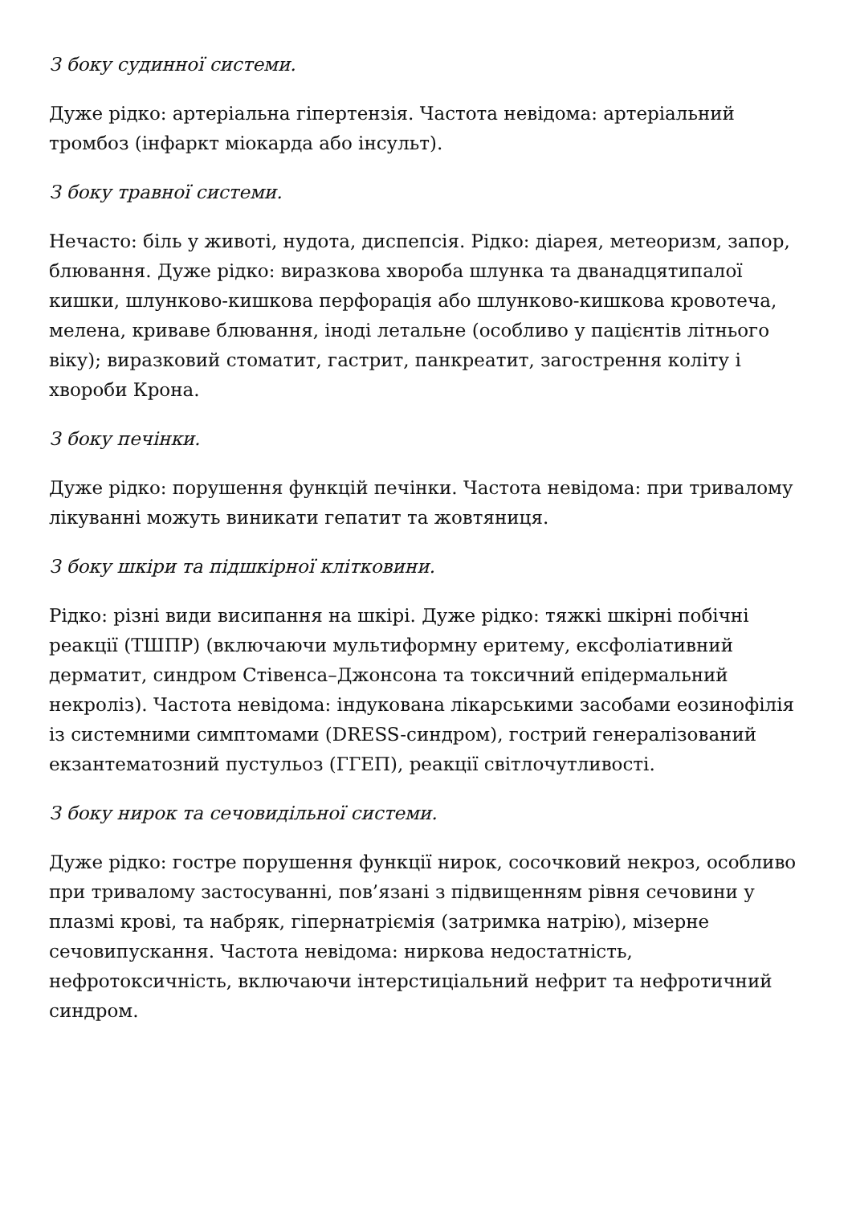З боку судинної системи.
Дуже рідко: артеріальна гіпертензія. Частота невідома: артеріальний тромбоз (інфаркт міокарда або інсульт).
З боку травної системи.
Нечасто: біль у животі, нудота, диспепсія. Рідко: діарея, метеоризм, запор, блювання. Дуже рідко: виразкова хвороба шлунка та дванадцятипалої кишки, шлунково-кишкова перфорація або шлунково-кишкова кровотеча, мелена, криваве блювання, іноді летальне (особливо у пацієнтів літнього віку); виразковий стоматит, гастрит, панкреатит, загострення коліту і хвороби Крона.
З боку печінки.
Дуже рідко: порушення функцій печінки. Частота невідома: при тривалому лікуванні можуть виникати гепатит та жовтяниця.
З боку шкіри та підшкірної клітковини.
Рідко: різні види висипання на шкірі. Дуже рідко: тяжкі шкірні побічні реакції (ТШПР) (включаючи мультиформну еритему, ексфоліативний дерматит, синдром Стівенса–Джонсона та токсичний епідермальний некроліз). Частота невідома: індукована лікарськими засобами еозинофілія із системними симптомами (DRESS-синдром), гострий генералізований екзантематозний пустульоз (ГГЕП), реакції світлочутливості.
З боку нирок та сечовидільної системи.
Дуже рідко: гостре порушення функції нирок, сосочковий некроз, особливо при тривалому застосуванні, пов’язані з підвищенням рівня сечовини у плазмі крові, та набряк, гіпернатріємія (затримка натрію), мізерне сечовипускання. Частота невідома: ниркова недостатність, нефротоксичність, включаючи інтерстиціальний нефрит та нефротичний синдром.